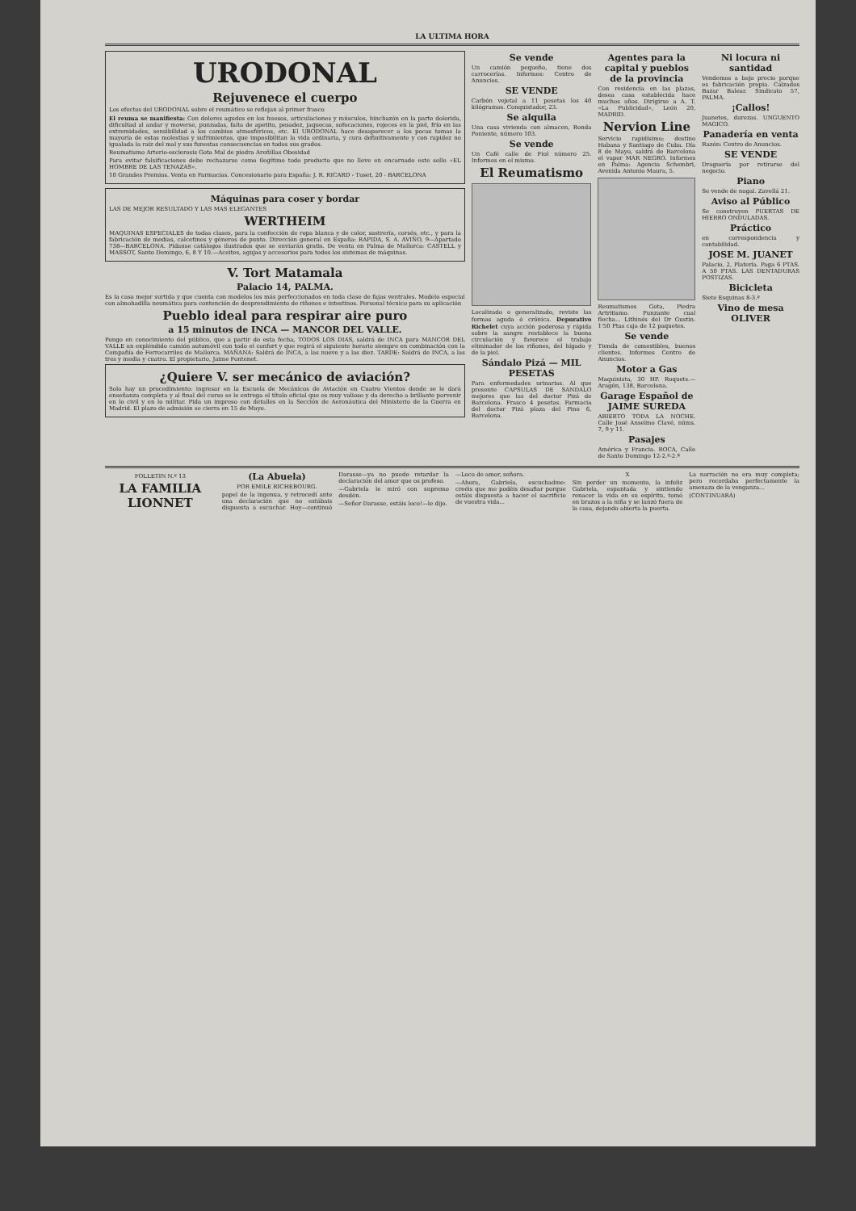LA ULTIMA HORA
URODONAL
Rejuvenece el cuerpo
Los efectos del URODONAL sobre el reumático se reflejan al primer frasco
El reuma se manifiesta: Con dolores agudos en los huesos, articulaciones y músculos, hinchazón en la parte dolorida, dificultad al andar y moverse, punzadas, falta de apetito, pesadez, jaquecas, sofocaciones, rojeces en la piel, frío en las extremidades, sensibilidad a los cambios atmosféricos, etc. El URODONAL hace desaparecer a los pocas tomas la mayoría de estas molestias y sufrimientos, que imposibilitan la vida ordinaria, y cura definitivamente y con rapidez no igualada la raíz del mal y sus funestas consecuencias en todos sus grados.
Reumatismo Arterio-esclerosis Gota Mal de piedra Areñillas Obesidad
Para evitar falsificaciones debe rechazarse como ilegítimo todo producto que no lleve en encarnado este sello «EL HOMBRE DE LAS TENAZAS».
10 Grandes Premios. Venta en Farmacias. Concesionario para España: J. R. RICARD - Tuset, 20 - BARCELONA
Máquinas para coser y bordar
LAS DE MEJOR RESULTADO Y LAS MAS ELEGANTES
WERTHEIM
MAQUINAS ESPECIALES de todas clases, para la confección de ropa blanca y de color, sastrería, corsés, etc., y para la fabricación de medias, calcetines y géneros de punto. Dirección general en España: RAPIDA, S. A. AVIÑO, 9—Apartado 738—BARCELONA. Pídanse catálogos ilustrados que se enviarán gratis. De venta en Palma de Mallorca: CASTELL y MASSOT, Santo Domingo, 6, 8 Y 10.—Aceites, agujas y accesorios para todos los sistemas de máquinas.
V. Tort Matamala
Palacio 14, PALMA.
Es la casa mejor surtida y que cuenta con modelos los más perfeccionados en toda clase de fajas ventrales. Modelo especial con almohadilla neumática para contención de desprendimiento de riñones e intestinos. Personal técnico para su aplicación
Pueblo ideal para respirar aire puro
a 15 minutos de INCA — MANCOR DEL VALLE.
Pongo en conocimiento del público, que a partir de esta fecha, TODOS LOS DIAS, saldrá de INCA para MANCOR DEL VALLE un expléndido camión automóvil con todo el confort y que regirá el siguiente horario siempre en combinación con la Compañía de Ferrocarriles de Mallorca. MAÑANA: Saldrá de INCA, a las nueve y a las diez. TARDE: Saldrá de INCA, a las tres y media y cuatro. El propietario, Jaime Fontenet.
¿Quiere V. ser mecánico de aviación?
Solo hay un procedimiento: ingresar en la Escuela de Mecánicos de Aviación en Cuatro Vientos donde se le dará enseñanza completa y al final del curso se le entrega el título oficial que es muy valioso y da derecho a brillante porvenir en lo civil y en lo militar. Pida un impreso con detalles en la Sección de Aeronáutica del Ministerio de la Guerra en Madrid. El plazo de admisión se cierra en 15 de Mayo.
Se vende
Un camión pequeño, tiene dos carrocerías. Informes: Centro de Anuncios.
SE VENDE
Carbón vejetal a 11 pesetas los 40 kilógramos. Conquistador, 23.
Se alquila
Una casa vivienda con almacen, Ronda Poniente, número 103.
Se vende
Un Café calle de Fiol número 25. Informes en el mismo.
El Reumatismo
Localizado o generalizado, reviste las formas aguda ó crónica. Depurativo Richelet cuya acción poderosa y rápida sobre la sangre restablece la buena circulación y favorece el trabajo eliminador de los riñones, del hígado y de la piel.
Sándalo Pizá — MIL PESETAS
Para enfermedades urinarias. Al que presente CAPSULAS DE SANDALO mejores que las del doctor Pizá de Barcelona. Frasco 4 pesetas. Farmacia del doctor Pizá plaza del Pino 6, Barcelona.
Agentes para la capital y pueblos de la provincia
Con residencia en las plazas, desea casa establecida hace muchos años. Dirigirse a A. T. «La Publicidad», León 20, MADRID.
Nervion Line
Servicio rapidísimo; destino Habana y Santiago de Cuba. Día 8 de Mayo, saldrá de Barcelona el vapor MAR NEGRO. Informes en Palma: Agencia Schembri, Avenida Antonio Maura, 5.
Reumatismos Gota, Piedra Artritismo. Punzante cual flecha... Lithinés del Dr Gustin. 1'50 Ptas caja de 12 paquetes.
Se vende
Tienda de comestibles, buenos clientes. Informes Centro de Anuncios.
Motor a Gas
Maquinista, 30 HP. Roquets.—Aragón, 138, Barcelona.
Garage Español de JAIME SUREDA
ABIERTO TODA LA NOCHE. Calle José Anselmo Clavé, núms. 7, 9 y 11.
Pasajes
América y Francia. ROCA, Calle de Santo Domingo 12-2.º-2.ª
Ni locura ni santidad
Vendemos a bajo precio porque es fabricación propia. Calzados Bazar Balear. Sindicato 57, PALMA.
¡Callos!
Juanetes, durezas. UNGUENTO MAGICO.
Panadería en venta
Razón: Centro de Anuncios.
SE VENDE
Droguería por retirarse del negocio.
Piano
Se vende de nogal. Zavellá 21.
Aviso al Público
Se construyen PUERTAS DE HIERRO ONDULADAS.
Práctico
en correspondencia y contabilidad.
JOSE M. JUANET
Palacio, 2, Platería. Paga 6 PTAS. A 50 PTAS. LAS DENTADURAS POSTIZAS.
Bicicleta
Siete Esquinas 8-3.º
Vino de mesa OLIVER
FOLLETIN N.º 13
LA FAMILIA LIONNET
(La Abuela)
POR EMILE RICHEBOURG.
papel de la ingenua, y retrocedí ante una declaración que no estábais dispuesta a escuchar. Hoy—continuó Darasse—ya no puedo retardar la declaración del amor que os profeso.
—Gabriela le miró con supremo desdén.
—Señor Darasse, estáis loco!—le dijo.
—Loco de amor, señora.
—Ahora, Gabriela, escuchadme: creéis que me podéis desafiar porque estáis dispuesta a hacer el sacrificio de vuestra vida...
X
Sin perder un momento, la infeliz Gabriela, espantada y sintiendo renacer la vida en su espíritu, tomó en brazos a la niña y se lanzó fuera de la casa, dejando abierta la puerta.
La narración no era muy completa; pero recordaba perfectamente la amenaza de la venganza...
(CONTINUARÁ)